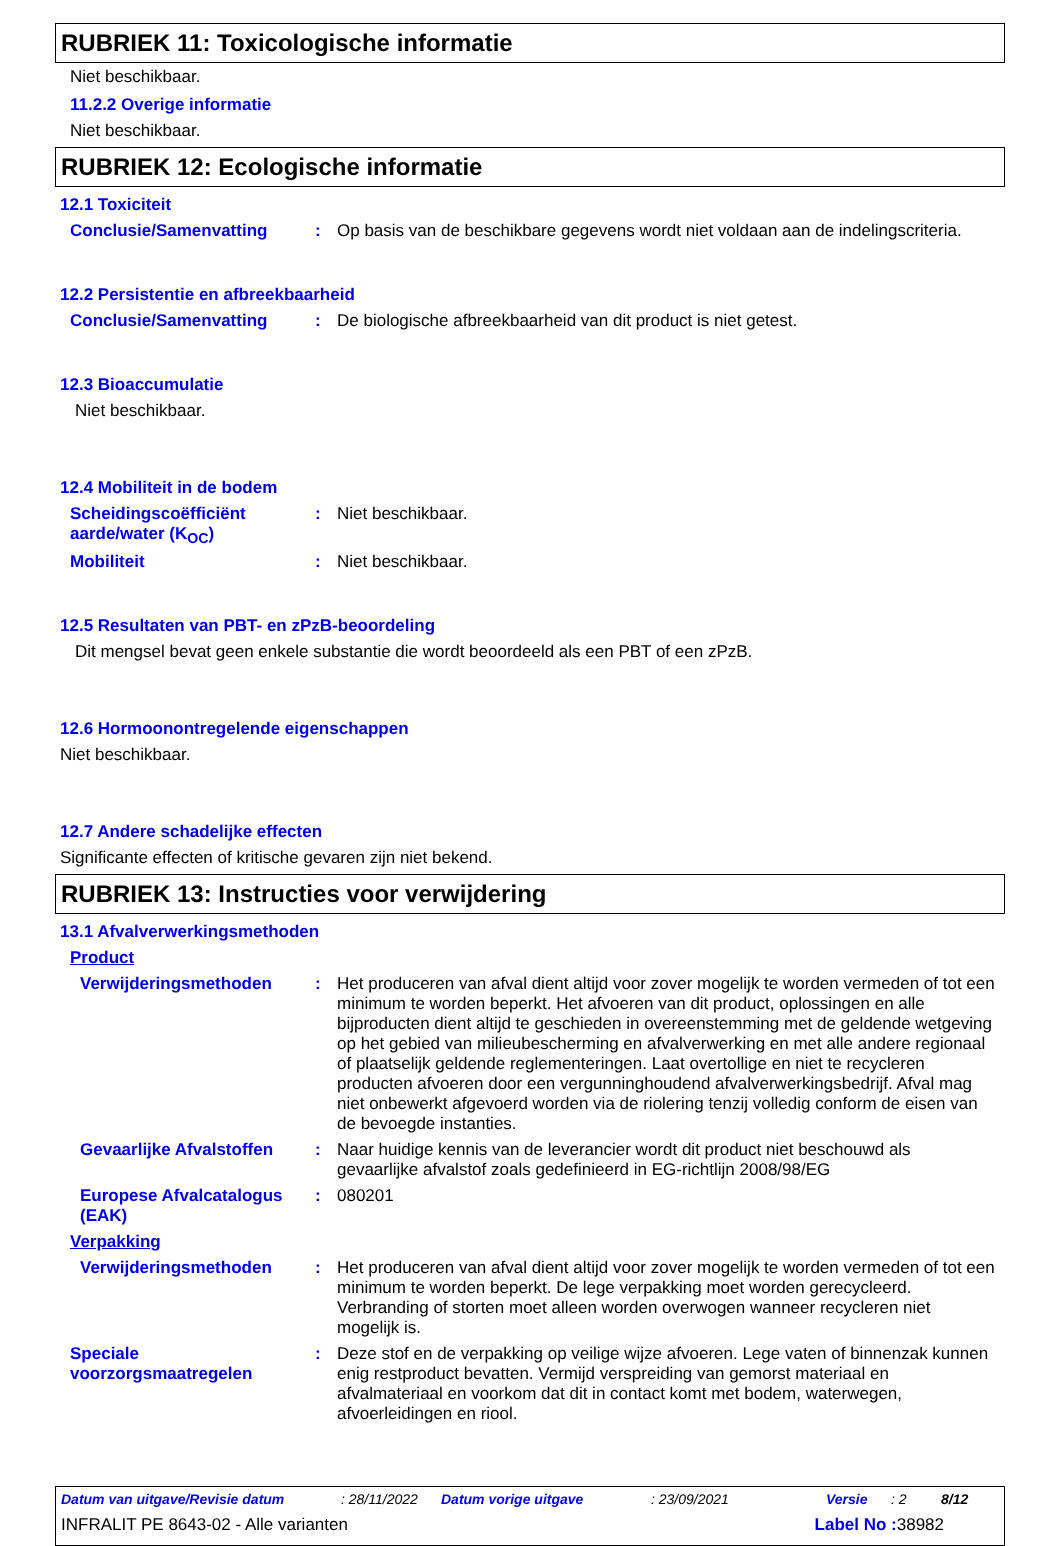RUBRIEK 11: Toxicologische informatie
Niet beschikbaar.
11.2.2 Overige informatie
Niet beschikbaar.
RUBRIEK 12: Ecologische informatie
12.1 Toxiciteit
Conclusie/Samenvatting :
Op basis van de beschikbare gegevens wordt niet voldaan aan de indelingscriteria.
12.2 Persistentie en afbreekbaarheid
Conclusie/Samenvatting :
De biologische afbreekbaarheid van dit product is niet getest.
12.3 Bioaccumulatie
Niet beschikbaar.
12.4 Mobiliteit in de bodem
Scheidingscoëfficiënt aarde/water (K<sub>OC</sub>)
:
Niet beschikbaar.
Mobiliteit :
Niet beschikbaar.
12.5 Resultaten van PBT- en zPzB-beoordeling
Dit mengsel bevat geen enkele substantie die wordt beoordeeld als een PBT of een zPzB.
12.6 Hormoonontregelende eigenschappen
Niet beschikbaar.
12.7 Andere schadelijke effecten
Significante effecten of kritische gevaren zijn niet bekend.
RUBRIEK 13: Instructies voor verwijdering
13.1 Afvalverwerkingsmethoden
Product
Verwijderingsmethoden :
Het produceren van afval dient altijd voor zover mogelijk te worden vermeden of tot een minimum te worden beperkt. Het afvoeren van dit product, oplossingen en alle bijproducten dient altijd te geschieden in overeenstemming met de geldende wetgeving op het gebied van milieubescherming en afvalverwerking en met alle andere regionaal of plaatselijk geldende reglementeringen. Laat overtollige en niet te recycleren producten afvoeren door een vergunninghoudend afvalverwerkingsbedrijf. Afval mag niet onbewerkt afgevoerd worden via de riolering tenzij volledig conform de eisen van de bevoegde instanties.
Gevaarlijke Afvalstoffen
:
Naar huidige kennis van de leverancier wordt dit product niet beschouwd als gevaarlijke afvalstof zoals gedefinieerd in EG-richtlijn 2008/98/EG
Europese Afvalcatalogus (EAK)
:
080201
Verpakking
Verwijderingsmethoden :
Het produceren van afval dient altijd voor zover mogelijk te worden vermeden of tot een minimum te worden beperkt. De lege verpakking moet worden gerecycleerd. Verbranding of storten moet alleen worden overwogen wanneer recycleren niet mogelijk is.
Speciale voorzorgsmaatregelen
:
Deze stof en de verpakking op veilige wijze afvoeren. Lege vaten of binnenzak kunnen enig restproduct bevatten. Vermijd verspreiding van gemorst materiaal en afvalmateriaal en voorkom dat dit in contact komt met bodem, waterwegen, afvoerleidingen en riool.
Datum van uitgave/Revisie datum: 28/11/2022 Datum vorige uitgave: 23/09/2021 Versie: 2 8/12
INFRALIT PE 8643-02 - Alle varianten Label No : 38982